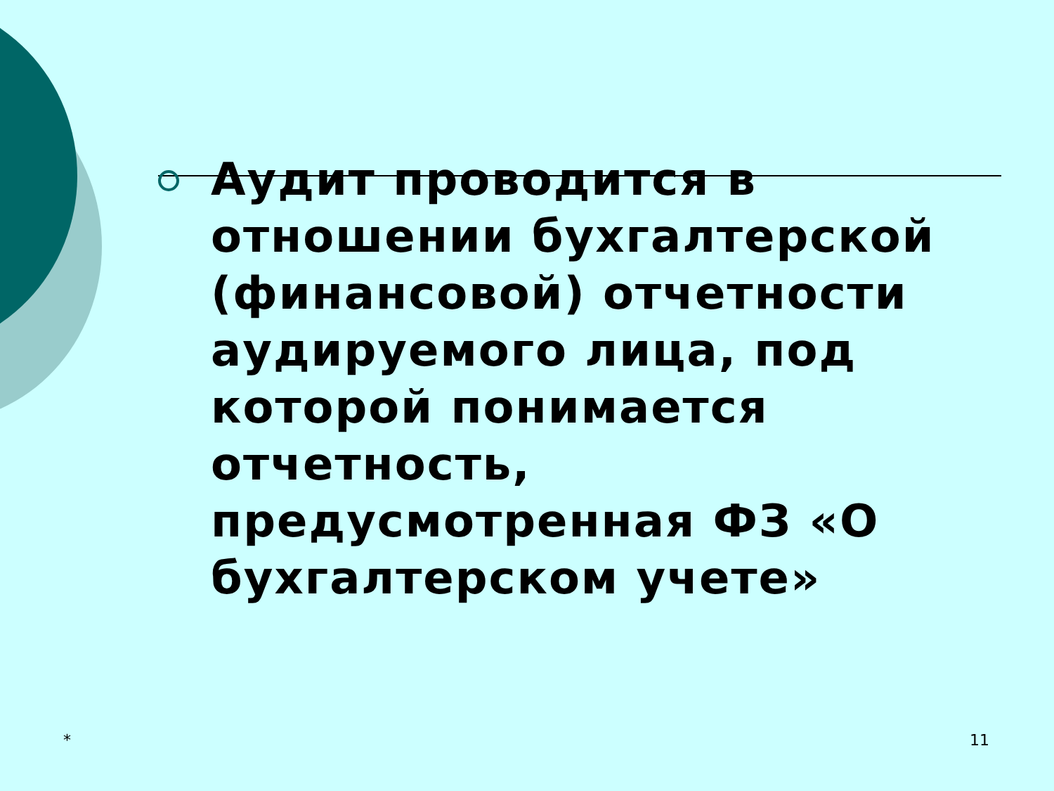Аудит проводится в отношении бухгалтерской (финансовой) отчетности аудируемого лица, под которой понимается отчетность, предусмотренная ФЗ «О бухгалтерском учете»
* 11